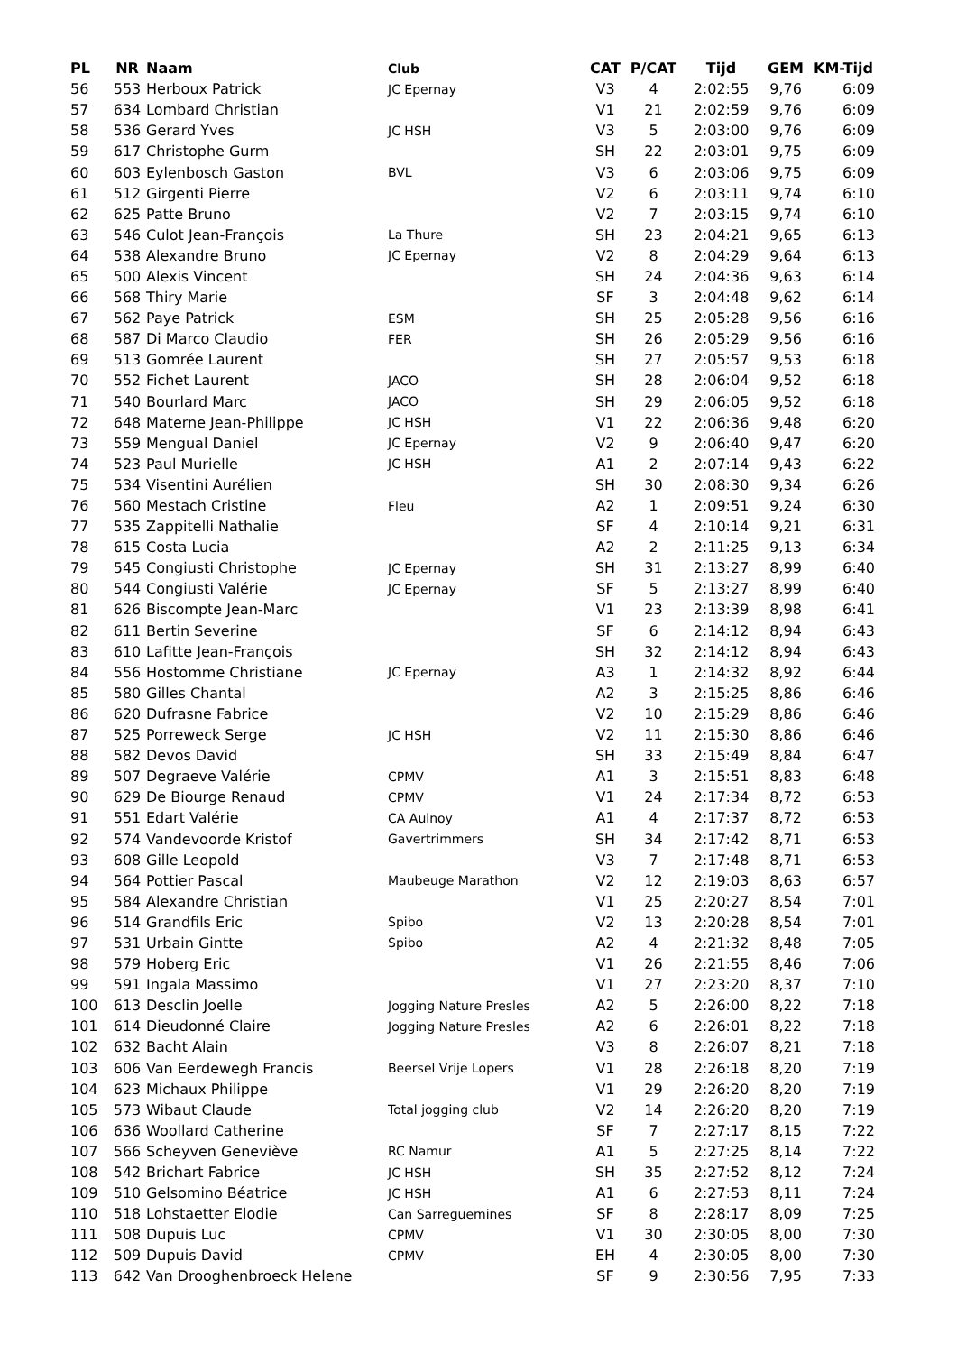| PL | NR | Naam | Club | CAT | P/CAT | Tijd | GEM | KM-Tijd |
| --- | --- | --- | --- | --- | --- | --- | --- | --- |
| 56 | 553 | Herboux Patrick | JC Epernay | V3 | 4 | 2:02:55 | 9,76 | 6:09 |
| 57 | 634 | Lombard Christian | | V1 | 21 | 2:02:59 | 9,76 | 6:09 |
| 58 | 536 | Gerard Yves | JC HSH | V3 | 5 | 2:03:00 | 9,76 | 6:09 |
| 59 | 617 | Christophe Gurm | | SH | 22 | 2:03:01 | 9,75 | 6:09 |
| 60 | 603 | Eylenbosch Gaston | BVL | V3 | 6 | 2:03:06 | 9,75 | 6:09 |
| 61 | 512 | Girgenti Pierre | | V2 | 6 | 2:03:11 | 9,74 | 6:10 |
| 62 | 625 | Patte Bruno | | V2 | 7 | 2:03:15 | 9,74 | 6:10 |
| 63 | 546 | Culot Jean-François | La Thure | SH | 23 | 2:04:21 | 9,65 | 6:13 |
| 64 | 538 | Alexandre Bruno | JC Epernay | V2 | 8 | 2:04:29 | 9,64 | 6:13 |
| 65 | 500 | Alexis Vincent | | SH | 24 | 2:04:36 | 9,63 | 6:14 |
| 66 | 568 | Thiry Marie | | SF | 3 | 2:04:48 | 9,62 | 6:14 |
| 67 | 562 | Paye Patrick | ESM | SH | 25 | 2:05:28 | 9,56 | 6:16 |
| 68 | 587 | Di Marco Claudio | FER | SH | 26 | 2:05:29 | 9,56 | 6:16 |
| 69 | 513 | Gomrée Laurent | | SH | 27 | 2:05:57 | 9,53 | 6:18 |
| 70 | 552 | Fichet Laurent | JACO | SH | 28 | 2:06:04 | 9,52 | 6:18 |
| 71 | 540 | Bourlard Marc | JACO | SH | 29 | 2:06:05 | 9,52 | 6:18 |
| 72 | 648 | Materne Jean-Philippe | JC HSH | V1 | 22 | 2:06:36 | 9,48 | 6:20 |
| 73 | 559 | Mengual Daniel | JC Epernay | V2 | 9 | 2:06:40 | 9,47 | 6:20 |
| 74 | 523 | Paul Murielle | JC HSH | A1 | 2 | 2:07:14 | 9,43 | 6:22 |
| 75 | 534 | Visentini Aurélien | | SH | 30 | 2:08:30 | 9,34 | 6:26 |
| 76 | 560 | Mestach Cristine | Fleu | A2 | 1 | 2:09:51 | 9,24 | 6:30 |
| 77 | 535 | Zappitelli Nathalie | | SF | 4 | 2:10:14 | 9,21 | 6:31 |
| 78 | 615 | Costa Lucia | | A2 | 2 | 2:11:25 | 9,13 | 6:34 |
| 79 | 545 | Congiusti Christophe | JC Epernay | SH | 31 | 2:13:27 | 8,99 | 6:40 |
| 80 | 544 | Congiusti Valérie | JC Epernay | SF | 5 | 2:13:27 | 8,99 | 6:40 |
| 81 | 626 | Biscompte Jean-Marc | | V1 | 23 | 2:13:39 | 8,98 | 6:41 |
| 82 | 611 | Bertin Severine | | SF | 6 | 2:14:12 | 8,94 | 6:43 |
| 83 | 610 | Lafitte Jean-François | | SH | 32 | 2:14:12 | 8,94 | 6:43 |
| 84 | 556 | Hostomme Christiane | JC Epernay | A3 | 1 | 2:14:32 | 8,92 | 6:44 |
| 85 | 580 | Gilles Chantal | | A2 | 3 | 2:15:25 | 8,86 | 6:46 |
| 86 | 620 | Dufrasne Fabrice | | V2 | 10 | 2:15:29 | 8,86 | 6:46 |
| 87 | 525 | Porreweck Serge | JC HSH | V2 | 11 | 2:15:30 | 8,86 | 6:46 |
| 88 | 582 | Devos David | | SH | 33 | 2:15:49 | 8,84 | 6:47 |
| 89 | 507 | Degraeve Valérie | CPMV | A1 | 3 | 2:15:51 | 8,83 | 6:48 |
| 90 | 629 | De Biourge Renaud | CPMV | V1 | 24 | 2:17:34 | 8,72 | 6:53 |
| 91 | 551 | Edart Valérie | CA Aulnoy | A1 | 4 | 2:17:37 | 8,72 | 6:53 |
| 92 | 574 | Vandevoorde Kristof | Gavertrimmers | SH | 34 | 2:17:42 | 8,71 | 6:53 |
| 93 | 608 | Gille Leopold | | V3 | 7 | 2:17:48 | 8,71 | 6:53 |
| 94 | 564 | Pottier Pascal | Maubeuge Marathon | V2 | 12 | 2:19:03 | 8,63 | 6:57 |
| 95 | 584 | Alexandre Christian | | V1 | 25 | 2:20:27 | 8,54 | 7:01 |
| 96 | 514 | Grandfils Eric | Spibo | V2 | 13 | 2:20:28 | 8,54 | 7:01 |
| 97 | 531 | Urbain Gintte | Spibo | A2 | 4 | 2:21:32 | 8,48 | 7:05 |
| 98 | 579 | Hoberg Eric | | V1 | 26 | 2:21:55 | 8,46 | 7:06 |
| 99 | 591 | Ingala Massimo | | V1 | 27 | 2:23:20 | 8,37 | 7:10 |
| 100 | 613 | Desclin Joelle | Jogging Nature Presles | A2 | 5 | 2:26:00 | 8,22 | 7:18 |
| 101 | 614 | Dieudonné Claire | Jogging Nature Presles | A2 | 6 | 2:26:01 | 8,22 | 7:18 |
| 102 | 632 | Bacht Alain | | V3 | 8 | 2:26:07 | 8,21 | 7:18 |
| 103 | 606 | Van Eerdewegh Francis | Beersel Vrije Lopers | V1 | 28 | 2:26:18 | 8,20 | 7:19 |
| 104 | 623 | Michaux Philippe | | V1 | 29 | 2:26:20 | 8,20 | 7:19 |
| 105 | 573 | Wibaut Claude | Total jogging club | V2 | 14 | 2:26:20 | 8,20 | 7:19 |
| 106 | 636 | Woollard Catherine | | SF | 7 | 2:27:17 | 8,15 | 7:22 |
| 107 | 566 | Scheyven Geneviève | RC Namur | A1 | 5 | 2:27:25 | 8,14 | 7:22 |
| 108 | 542 | Brichart Fabrice | JC HSH | SH | 35 | 2:27:52 | 8,12 | 7:24 |
| 109 | 510 | Gelsomino Béatrice | JC HSH | A1 | 6 | 2:27:53 | 8,11 | 7:24 |
| 110 | 518 | Lohstaetter Elodie | Can Sarreguemines | SF | 8 | 2:28:17 | 8,09 | 7:25 |
| 111 | 508 | Dupuis Luc | CPMV | V1 | 30 | 2:30:05 | 8,00 | 7:30 |
| 112 | 509 | Dupuis David | CPMV | EH | 4 | 2:30:05 | 8,00 | 7:30 |
| 113 | 642 | Van Drooghenbroeck Helene | | SF | 9 | 2:30:56 | 7,95 | 7:33 |